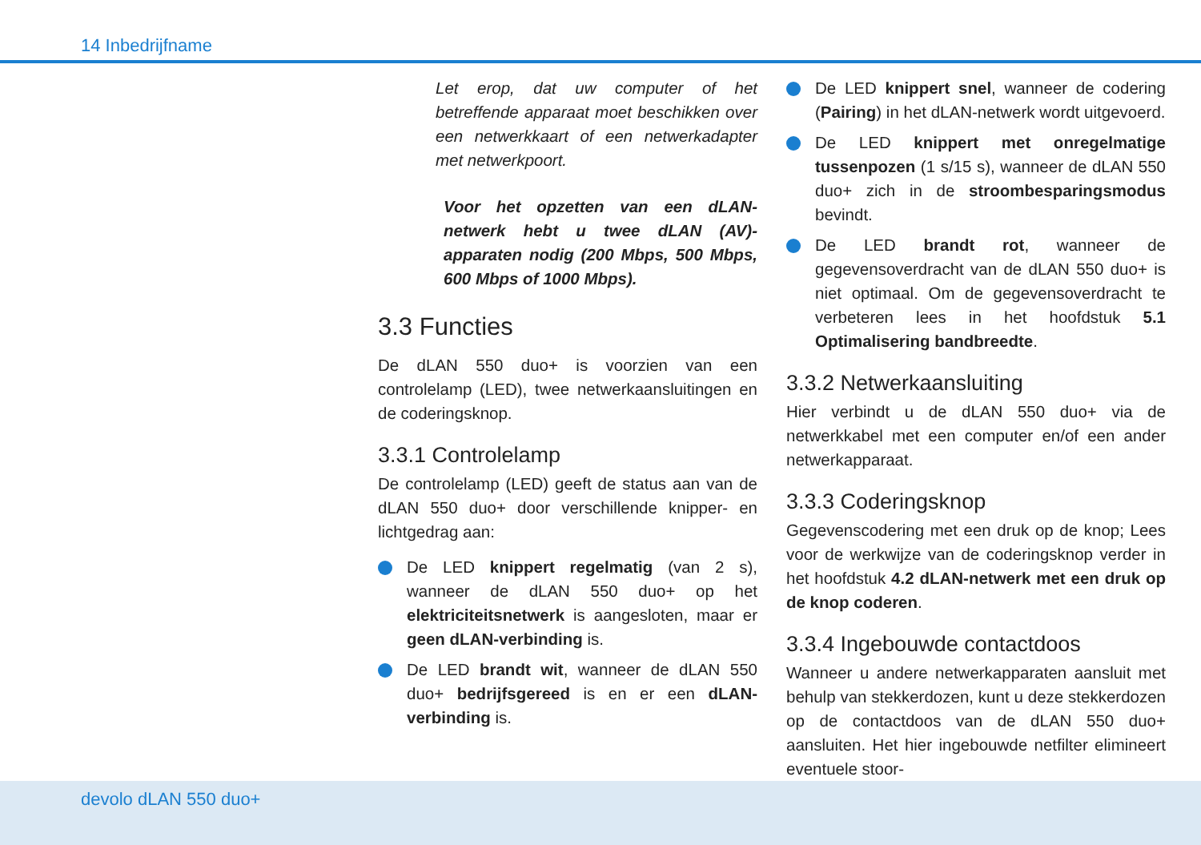14 Inbedrijfname
Let erop, dat uw computer of het betreffende apparaat moet beschikken over een netwerkkaart of een netwerkadapter met netwerkpoort.
Voor het opzetten van een dLAN-netwerk hebt u twee dLAN (AV)-apparaten nodig (200 Mbps, 500 Mbps, 600 Mbps of 1000 Mbps).
3.3 Functies
De dLAN 550 duo+ is voorzien van een controlelamp (LED), twee netwerkaansluitingen en de coderingsknop.
3.3.1 Controlelamp
De controlelamp (LED) geeft de status aan van de dLAN 550 duo+ door verschillende knipper- en lichtgedrag aan:
De LED knippert regelmatig (van 2 s), wanneer de dLAN 550 duo+ op het elektriciteitsnetwerk is aangesloten, maar er geen dLAN-verbinding is.
De LED brandt wit, wanneer de dLAN 550 duo+ bedrijfsgereed is en er een dLAN-verbinding is.
De LED knippert snel, wanneer de codering (Pairing) in het dLAN-netwerk wordt uitgevoerd.
De LED knippert met onregelmatige tussenpozen (1 s/15 s), wanneer de dLAN 550 duo+ zich in de stroombesparingsmodus bevindt.
De LED brandt rot, wanneer de gegevensoverdracht van de dLAN 550 duo+ is niet optimaal. Om de gegevensoverdracht te verbeteren lees in het hoofdstuk 5.1 Optimalisering bandbreedte.
3.3.2 Netwerkaansluiting
Hier verbindt u de dLAN 550 duo+ via de netwerkkabel met een computer en/of een ander netwerkapparaat.
3.3.3 Coderingsknop
Gegevenscodering met een druk op de knop; Lees voor de werkwijze van de coderingsknop verder in het hoofdstuk 4.2 dLAN-netwerk met een druk op de knop coderen.
3.3.4 Ingebouwde contactdoos
Wanneer u andere netwerkapparaten aansluit met behulp van stekkerdozen, kunt u deze stekkerdozen op de contactdoos van de dLAN 550 duo+ aansluiten. Het hier ingebouwde netfilter elimineert eventuele stoor-
devolo dLAN 550 duo+